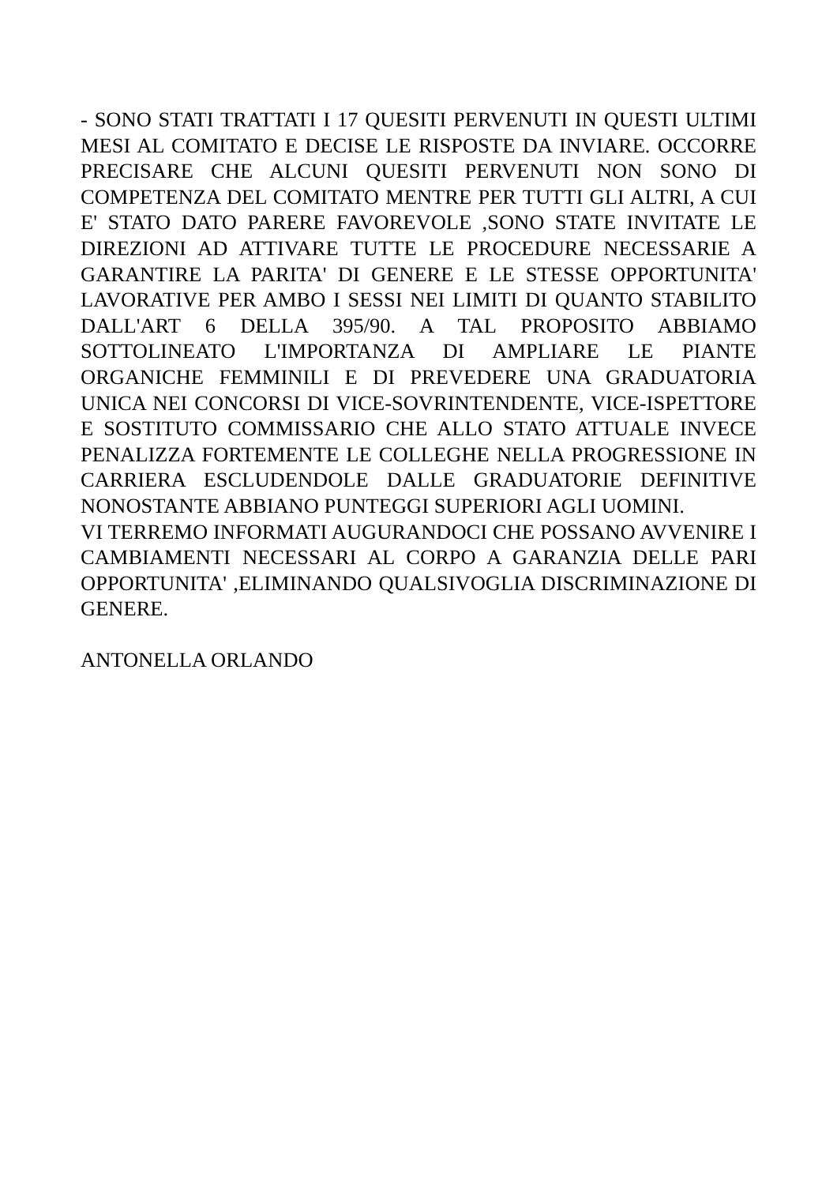- SONO STATI TRATTATI I 17 QUESITI PERVENUTI IN QUESTI ULTIMI MESI AL COMITATO E DECISE LE RISPOSTE DA INVIARE. OCCORRE PRECISARE CHE ALCUNI QUESITI PERVENUTI NON SONO DI COMPETENZA DEL COMITATO MENTRE PER TUTTI GLI ALTRI, A CUI E' STATO DATO PARERE FAVOREVOLE ,SONO STATE INVITATE LE DIREZIONI AD ATTIVARE TUTTE LE PROCEDURE NECESSARIE A GARANTIRE LA PARITA' DI GENERE E LE STESSE OPPORTUNITA' LAVORATIVE PER AMBO I SESSI NEI LIMITI DI QUANTO STABILITO DALL'ART 6 DELLA 395/90. A TAL PROPOSITO ABBIAMO SOTTOLINEATO L'IMPORTANZA DI AMPLIARE LE PIANTE ORGANICHE FEMMINILI E DI PREVEDERE UNA GRADUATORIA UNICA NEI CONCORSI DI VICE-SOVRINTENDENTE, VICE-ISPETTORE E SOSTITUTO COMMISSARIO CHE ALLO STATO ATTUALE INVECE PENALIZZA FORTEMENTE LE COLLEGHE NELLA PROGRESSIONE IN CARRIERA ESCLUDENDOLE DALLE GRADUATORIE DEFINITIVE NONOSTANTE ABBIANO PUNTEGGI SUPERIORI AGLI UOMINI.
VI TERREMO INFORMATI AUGURANDOCI CHE POSSANO AVVENIRE I CAMBIAMENTI NECESSARI AL CORPO A GARANZIA DELLE PARI OPPORTUNITA' ,ELIMINANDO QUALSIVOGLIA DISCRIMINAZIONE DI GENERE.
ANTONELLA ORLANDO